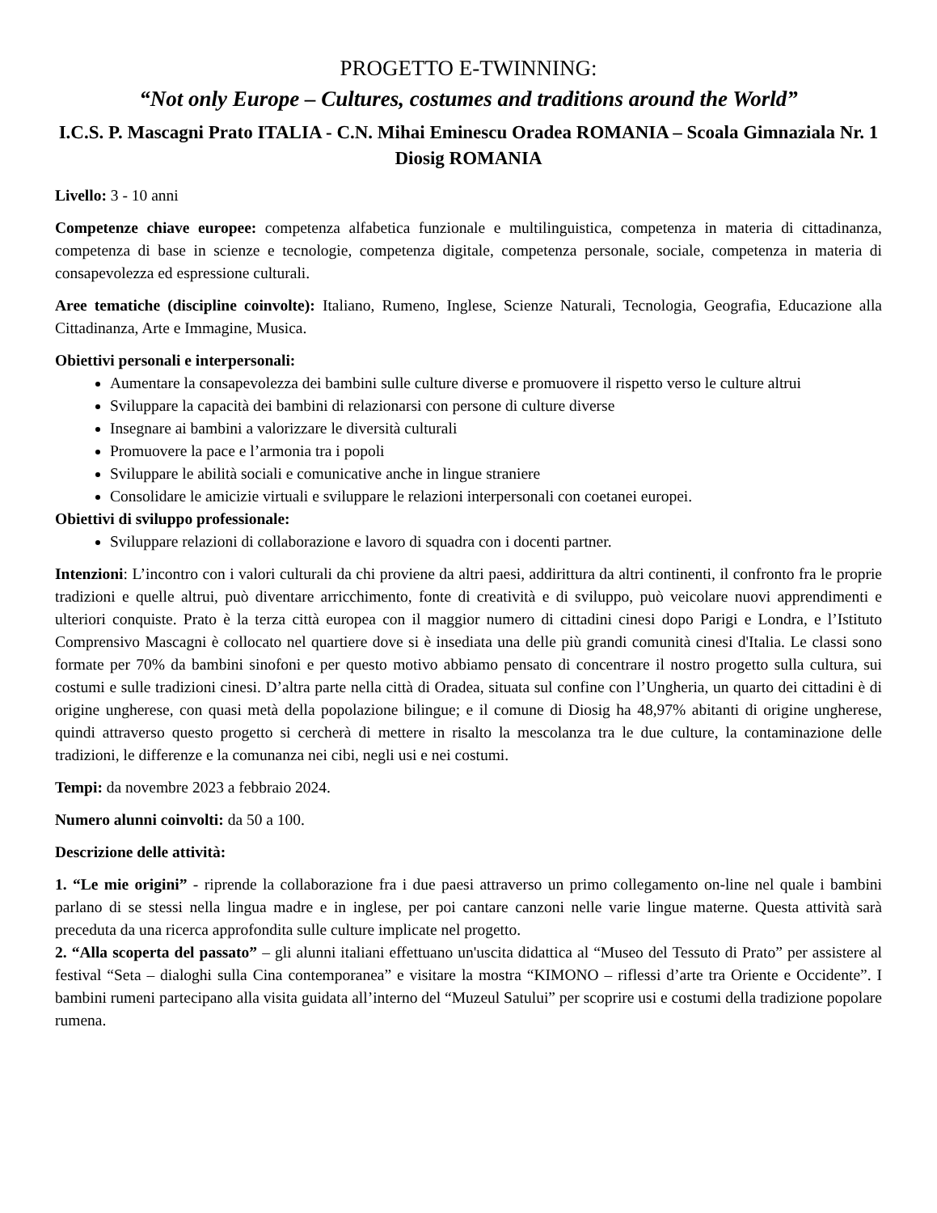PROGETTO E-TWINNING:
“Not only Europe – Cultures, costumes and traditions around the World”
I.C.S. P. Mascagni Prato ITALIA - C.N. Mihai Eminescu Oradea ROMANIA – Scoala Gimnaziala Nr. 1 Diosig ROMANIA
Livello: 3 - 10 anni
Competenze chiave europee: competenza alfabetica funzionale e multilinguistica, competenza in materia di cittadinanza, competenza di base in scienze e tecnologie, competenza digitale, competenza personale, sociale, competenza in materia di consapevolezza ed espressione culturali.
Aree tematiche (discipline coinvolte): Italiano, Rumeno, Inglese, Scienze Naturali, Tecnologia, Geografia, Educazione alla Cittadinanza, Arte e Immagine, Musica.
Obiettivi personali e interpersonali:
Aumentare la consapevolezza dei bambini sulle culture diverse e promuovere il rispetto verso le culture altrui
Sviluppare la capacità dei bambini di relazionarsi con persone di culture diverse
Insegnare ai bambini a valorizzare le diversità culturali
Promuovere la pace e l’armonia tra i popoli
Sviluppare le abilità sociali e comunicative anche in lingue straniere
Consolidare le amicizie virtuali e sviluppare le relazioni interpersonali con coetanei europei.
Obiettivi di sviluppo professionale:
Sviluppare relazioni di collaborazione e lavoro di squadra con i docenti partner.
Intenzioni: L’incontro con i valori culturali da chi proviene da altri paesi, addirittura da altri continenti, il confronto fra le proprie tradizioni e quelle altrui, può diventare arricchimento, fonte di creatività e di sviluppo, può veicolare nuovi apprendimenti e ulteriori conquiste. Prato è la terza città europea con il maggior numero di cittadini cinesi dopo Parigi e Londra, e l’Istituto Comprensivo Mascagni è collocato nel quartiere dove si è insediata una delle più grandi comunità cinesi d'Italia. Le classi sono formate per 70% da bambini sinofoni e per questo motivo abbiamo pensato di concentrare il nostro progetto sulla cultura, sui costumi e sulle tradizioni cinesi. D’altra parte nella città di Oradea, situata sul confine con l’Ungheria, un quarto dei cittadini è di origine ungherese, con quasi metà della popolazione bilingue; e il comune di Diosig ha 48,97% abitanti di origine ungherese, quindi attraverso questo progetto si cercherà di mettere in risalto la mescolanza tra le due culture, la contaminazione delle tradizioni, le differenze e la comunanza nei cibi, negli usi e nei costumi.
Tempi: da novembre 2023 a febbraio 2024.
Numero alunni coinvolti: da 50 a 100.
Descrizione delle attività:
1. “Le mie origini” - riprende la collaborazione fra i due paesi attraverso un primo collegamento on-line nel quale i bambini parlano di se stessi nella lingua madre e in inglese, per poi cantare canzoni nelle varie lingue materne. Questa attività sarà preceduta da una ricerca approfondita sulle culture implicate nel progetto.
2. “Alla scoperta del passato” – gli alunni italiani effettuano un'uscita didattica al “Museo del Tessuto di Prato” per assistere al festival “Seta – dialoghi sulla Cina contemporanea” e visitare la mostra “KIMONO – riflessi d’arte tra Oriente e Occidente”. I bambini rumeni partecipano alla visita guidata all’interno del “Muzeul Satului” per scoprire usi e costumi della tradizione popolare rumena.